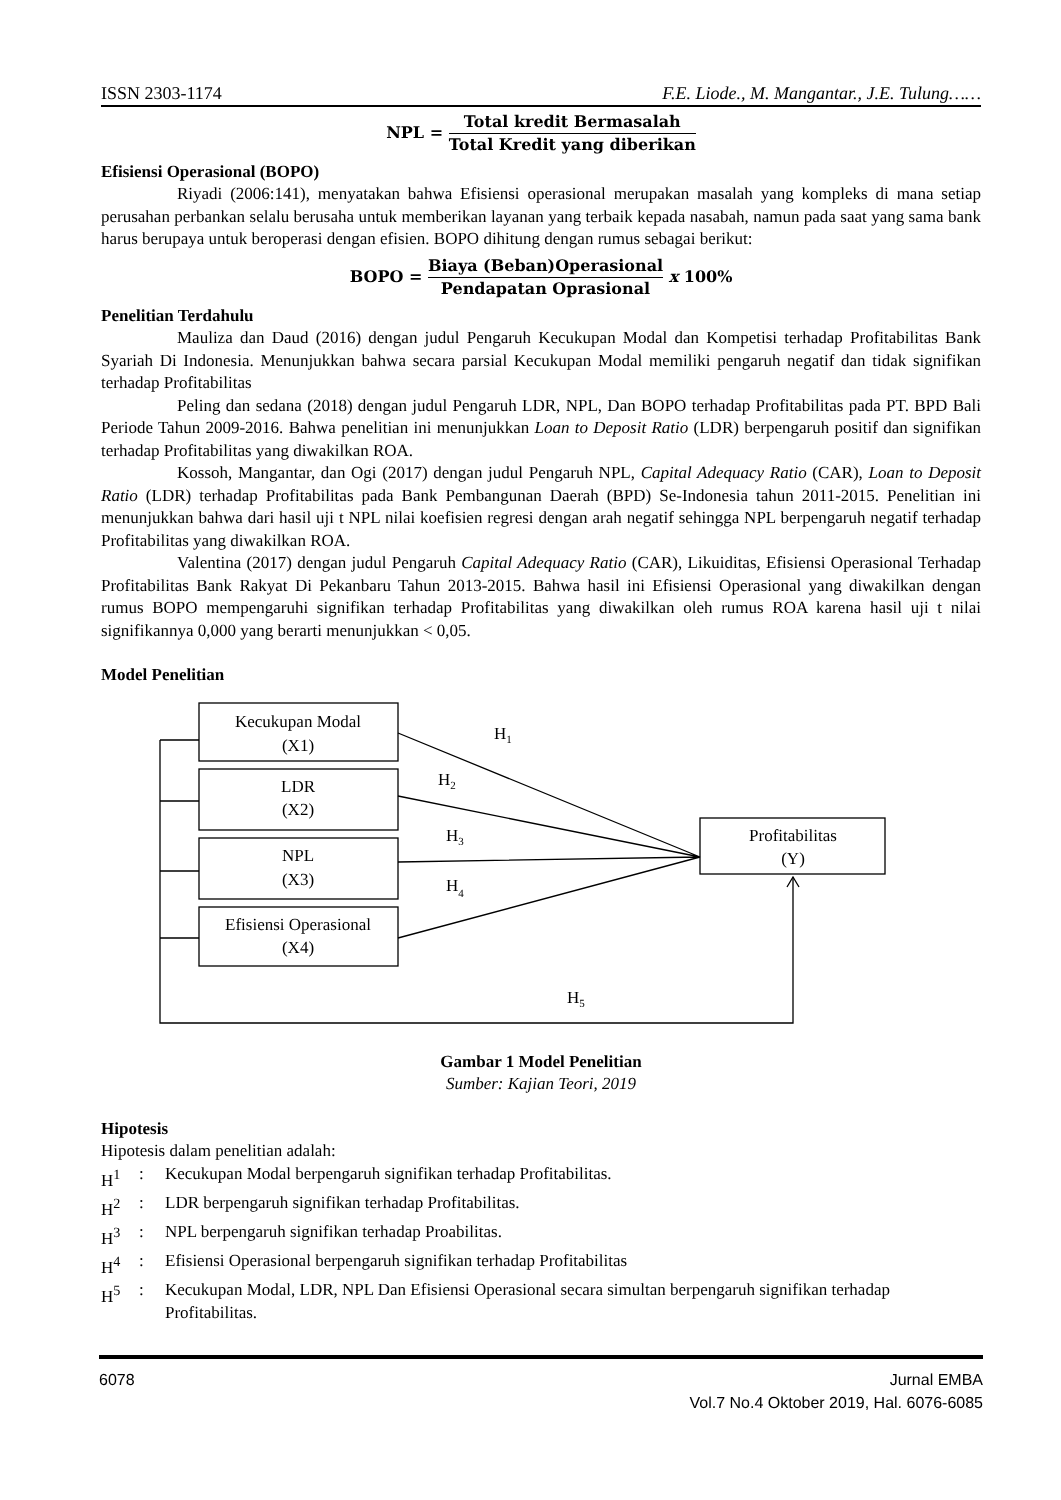ISSN 2303-1174 F.E. Liode., M. Mangantar., J.E. Tulung……
NPL = Total kredit Bermasalah Total Kredit yang diberikan
Efisiensi Operasional (BOPO)
Riyadi (2006:141), menyatakan bahwa Efisiensi operasional merupakan masalah yang kompleks di mana setiap perusahan perbankan selalu berusaha untuk memberikan layanan yang terbaik kepada nasabah, namun pada saat yang sama bank harus berupaya untuk beroperasi dengan efisien. BOPO dihitung dengan rumus sebagai berikut:
BOPO = Biaya (Beban)Operasional Pendapatan Oprasional x 100%
Penelitian Terdahulu
Mauliza dan Daud (2016) dengan judul Pengaruh Kecukupan Modal dan Kompetisi terhadap Profitabilitas Bank Syariah Di Indonesia. Menunjukkan bahwa secara parsial Kecukupan Modal memiliki pengaruh negatif dan tidak signifikan terhadap Profitabilitas
Peling dan sedana (2018) dengan judul Pengaruh LDR, NPL, Dan BOPO terhadap Profitabilitas pada PT. BPD Bali Periode Tahun 2009-2016. Bahwa penelitian ini menunjukkan Loan to Deposit Ratio (LDR) berpengaruh positif dan signifikan terhadap Profitabilitas yang diwakilkan ROA.
Kossoh, Mangantar, dan Ogi (2017) dengan judul Pengaruh NPL, Capital Adequacy Ratio (CAR), Loan to Deposit Ratio (LDR) terhadap Profitabilitas pada Bank Pembangunan Daerah (BPD) Se-Indonesia tahun 2011-2015. Penelitian ini menunjukkan bahwa dari hasil uji t NPL nilai koefisien regresi dengan arah negatif sehingga NPL berpengaruh negatif terhadap Profitabilitas yang diwakilkan ROA.
Valentina (2017) dengan judul Pengaruh Capital Adequacy Ratio (CAR), Likuiditas, Efisiensi Operasional Terhadap Profitabilitas Bank Rakyat Di Pekanbaru Tahun 2013-2015. Bahwa hasil ini Efisiensi Operasional yang diwakilkan dengan rumus BOPO mempengaruhi signifikan terhadap Profitabilitas yang diwakilkan oleh rumus ROA karena hasil uji t nilai signifikannya 0,000 yang berarti menunjukkan < 0,05.
Model Penelitian
Kecukupan Modal
(X1)
LDR
(X2)
NPL
(X3)
Efisiensi Operasional
(X4)
Profitabilitas
(Y)
H1
H2
H3
H4
H5
Gambar 1 Model Penelitian
Sumber: Kajian Teori, 2019
Hipotesis
Hipotesis dalam penelitian adalah:
H<sup>1</sup>: Kecukupan Modal berpengaruh signifikan terhadap Profitabilitas.
H<sup>2</sup>: LDR berpengaruh signifikan terhadap Profitabilitas.
H<sup>3</sup>: NPL berpengaruh signifikan terhadap Proabilitas.
H<sup>4</sup>: Efisiensi Operasional berpengaruh signifikan terhadap Profitabilitas
H<sup>5</sup>: Kecukupan Modal, LDR, NPL Dan Efisiensi Operasional secara simultan berpengaruh signifikan terhadap Profitabilitas.
6078 Jurnal EMBA
Vol.7 No.4 Oktober 2019, Hal. 6076-6085